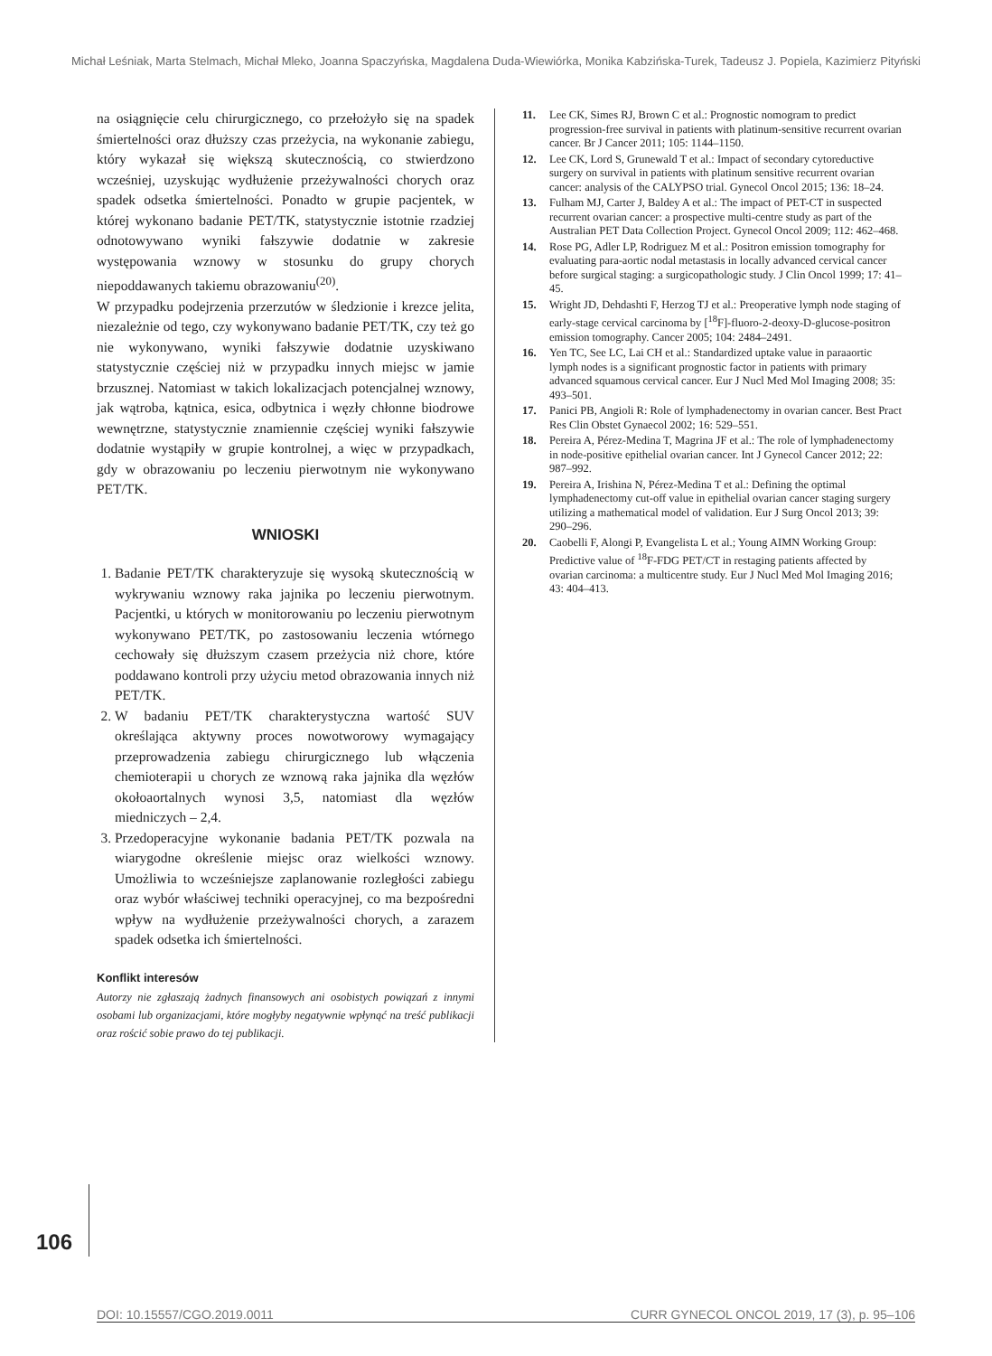Michał Leśniak, Marta Stelmach, Michał Mleko, Joanna Spaczyńska, Magdalena Duda-Wiewiórka, Monika Kabzińska-Turek, Tadeusz J. Popiela, Kazimierz Pityński
na osiągnięcie celu chirurgicznego, co przełożyło się na spadek śmiertelności oraz dłuższy czas przeżycia, na wykonanie zabiegu, który wykazał się większą skutecznością, co stwierdzono wcześniej, uzyskując wydłużenie przeżywalności chorych oraz spadek odsetka śmiertelności. Ponadto w grupie pacjentek, w której wykonano badanie PET/TK, statystycznie istotnie rzadziej odnotowywano wyniki fałszywie dodatnie w zakresie występowania wznowy w stosunku do grupy chorych niepoddawanych takiemu obrazowaniu<sup>(20)</sup>.
W przypadku podejrzenia przerzutów w śledzionie i krezce jelita, niezależnie od tego, czy wykonywano badanie PET/TK, czy też go nie wykonywano, wyniki fałszywie dodatnie uzyskiwano statystycznie częściej niż w przypadku innych miejsc w jamie brzusznej. Natomiast w takich lokalizacjach potencjalnej wznowy, jak wątroba, kątnica, esica, odbytnica i węzły chłonne biodrowe wewnętrzne, statystycznie znamiennie częściej wyniki fałszywie dodatnie wystąpiły w grupie kontrolnej, a więc w przypadkach, gdy w obrazowaniu po leczeniu pierwotnym nie wykonywano PET/TK.
WNIOSKI
1. Badanie PET/TK charakteryzuje się wysoką skutecznością w wykrywaniu wznowy raka jajnika po leczeniu pierwotnym. Pacjentki, u których w monitorowaniu po leczeniu pierwotnym wykonywano PET/TK, po zastosowaniu leczenia wtórnego cechowały się dłuższym czasem przeżycia niż chore, które poddawano kontroli przy użyciu metod obrazowania innych niż PET/TK.
2. W badaniu PET/TK charakterystyczna wartość SUV określająca aktywny proces nowotworowy wymagający przeprowadzenia zabiegu chirurgicznego lub włączenia chemioterapii u chorych ze wznową raka jajnika dla węzłów okołoaortalnych wynosi 3,5, natomiast dla węzłów miedniczych – 2,4.
3. Przedoperacyjne wykonanie badania PET/TK pozwala na wiarygodne określenie miejsc oraz wielkości wznowy. Umożliwia to wcześniejsze zaplanowanie rozległości zabiegu oraz wybór właściwej techniki operacyjnej, co ma bezpośredni wpływ na wydłużenie przeżywalności chorych, a zarazem spadek odsetka ich śmiertelności.
Konflikt interesów
Autorzy nie zgłaszają żadnych finansowych ani osobistych powiązań z innymi osobami lub organizacjami, które mogłyby negatywnie wpłynąć na treść publikacji oraz rościć sobie prawo do tej publikacji.
11. Lee CK, Simes RJ, Brown C et al.: Prognostic nomogram to predict progression-free survival in patients with platinum-sensitive recurrent ovarian cancer. Br J Cancer 2011; 105: 1144–1150.
12. Lee CK, Lord S, Grunewald T et al.: Impact of secondary cytoreductive surgery on survival in patients with platinum sensitive recurrent ovarian cancer: analysis of the CALYPSO trial. Gynecol Oncol 2015; 136: 18–24.
13. Fulham MJ, Carter J, Baldey A et al.: The impact of PET-CT in suspected recurrent ovarian cancer: a prospective multi-centre study as part of the Australian PET Data Collection Project. Gynecol Oncol 2009; 112: 462–468.
14. Rose PG, Adler LP, Rodriguez M et al.: Positron emission tomography for evaluating para-aortic nodal metastasis in locally advanced cervical cancer before surgical staging: a surgicopathologic study. J Clin Oncol 1999; 17: 41–45.
15. Wright JD, Dehdashti F, Herzog TJ et al.: Preoperative lymph node staging of early-stage cervical carcinoma by [<sup>18</sup>F]-fluoro-2-deoxy-D-glucose-positron emission tomography. Cancer 2005; 104: 2484–2491.
16. Yen TC, See LC, Lai CH et al.: Standardized uptake value in paraaortic lymph nodes is a significant prognostic factor in patients with primary advanced squamous cervical cancer. Eur J Nucl Med Mol Imaging 2008; 35: 493–501.
17. Panici PB, Angioli R: Role of lymphadenectomy in ovarian cancer. Best Pract Res Clin Obstet Gynaecol 2002; 16: 529–551.
18. Pereira A, Pérez-Medina T, Magrina JF et al.: The role of lymphadenectomy in node-positive epithelial ovarian cancer. Int J Gynecol Cancer 2012; 22: 987–992.
19. Pereira A, Irishina N, Pérez-Medina T et al.: Defining the optimal lymphadenectomy cut-off value in epithelial ovarian cancer staging surgery utilizing a mathematical model of validation. Eur J Surg Oncol 2013; 39: 290–296.
20. Caobelli F, Alongi P, Evangelista L et al.; Young AIMN Working Group: Predictive value of <sup>18</sup>F-FDG PET/CT in restaging patients affected by ovarian carcinoma: a multicentre study. Eur J Nucl Med Mol Imaging 2016; 43: 404–413.
106
DOI: 10.15557/CGO.2019.0011 CURR GYNECOL ONCOL 2019, 17 (3), p. 95–106